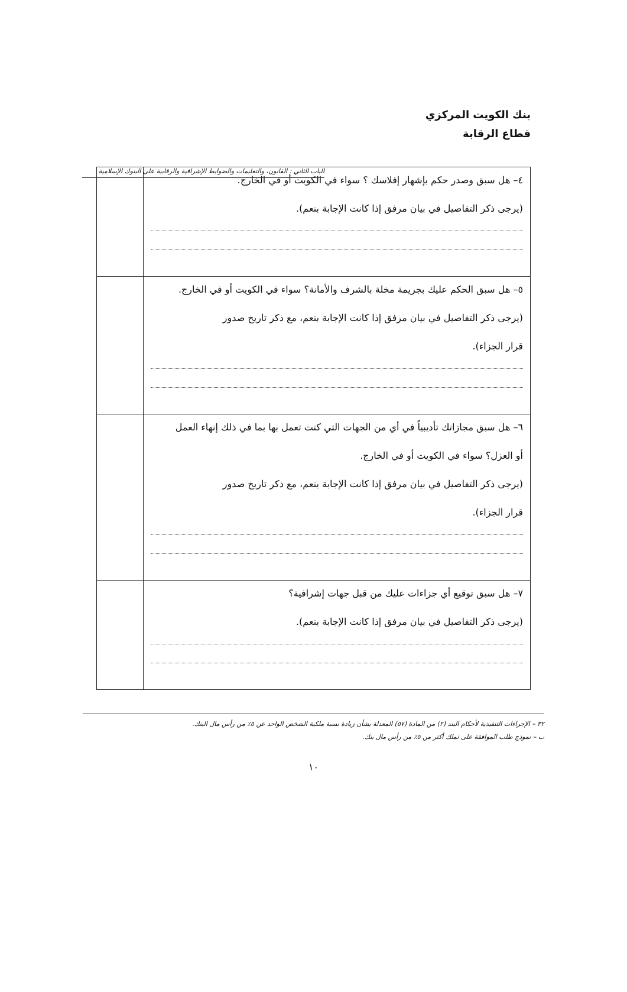الباب الثاني : القانون، والتعليمات والضوابط الإشرافية والرقابية على البنوك الإسلامية
بنك الكويت المركزي
قطاع الرقابة
| ٤– هل سبق وصدر حكم بإشهار إفلاسك ؟ سواء في الكويت أو في الخارج. (يرجى ذكر التفاصيل في بيان مرفق إذا كانت الإجابة بنعم). | |
| ٥– هل سبق الحكم عليك بجريمة مخلة بالشرف والأمانة؟ سواء في الكويت أو في الخارج. (يرجى ذكر التفاصيل في بيان مرفق إذا كانت الإجابة بنعم، مع ذكر تاريخ صدور قرار الجزاء). | |
| ٦– هل سبق مجازاتك تأديبياً في أي من الجهات التي كنت تعمل بها بما في ذلك إنهاء العمل أو العزل؟ سواء في الكويت أو في الخارج. (يرجى ذكر التفاصيل في بيان مرفق إذا كانت الإجابة بنعم، مع ذكر تاريخ صدور قرار الجزاء). | |
| ٧– هل سبق توقيع أي جزاءات عليك من قبل جهات إشرافية؟ (يرجى ذكر التفاصيل في بيان مرفق إذا كانت الإجابة بنعم). | |
٣٢ – الإجراءات التنفيذية لأحكام البند (٢) من المادة (٥٧) المعدلة بشأن زيادة نسبة ملكية الشخص الواحد عن ٥٪ من رأس مال البنك.
ب – نموذج طلب الموافقة على تملك أكثر من ٥٪ من رأس مال بنك.
١٠